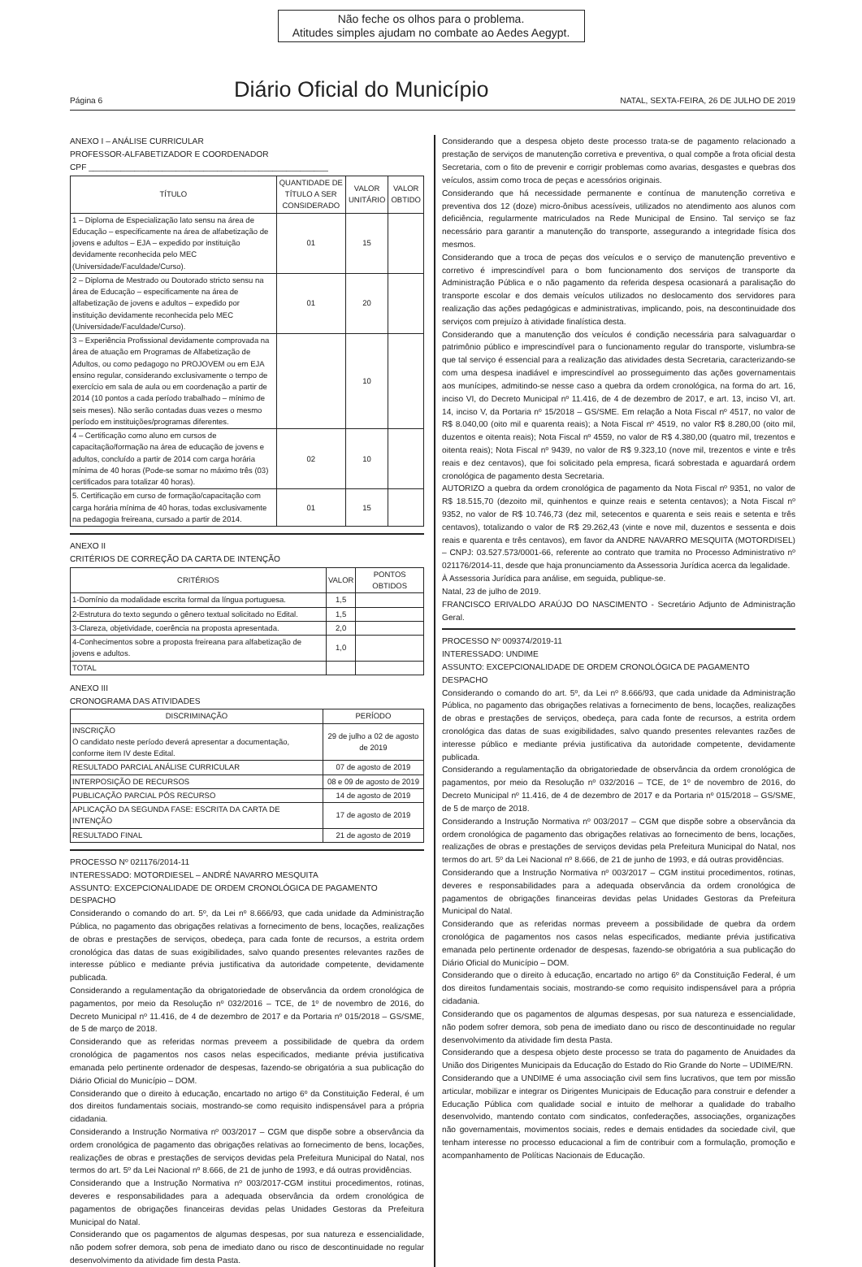Não feche os olhos para o problema.
Atitudes simples ajudam no combate ao Aedes Aegypt.
Página 6
Diário Oficial do Município
NATAL, SEXTA-FEIRA, 26 DE JULHO DE 2019
ANEXO I – ANÁLISE CURRICULAR
PROFESSOR-ALFABETIZADOR E COORDENADOR
CPF ____________________________________________________
| TÍTULO | QUANTIDADE DE TÍTULO A SER CONSIDERADO | VALOR UNITÁRIO | VALOR OBTIDO |
| --- | --- | --- | --- |
| 1 – Diploma de Especialização lato sensu na área de Educação – especificamente na área de alfabetização de jovens e adultos – EJA – expedido por instituição devidamente reconhecida pelo MEC (Universidade/Faculdade/Curso). | 01 | 15 | |
| 2 – Diploma de Mestrado ou Doutorado stricto sensu na área de Educação – especificamente na área de alfabetização de jovens e adultos – expedido por instituição devidamente reconhecida pelo MEC (Universidade/Faculdade/Curso). | 01 | 20 | |
| 3 – Experiência Profissional devidamente comprovada na área de atuação em Programas de Alfabetização de Adultos, ou como pedagogo no PROJOVEM ou em EJA ensino regular, considerando exclusivamente o tempo de exercício em sala de aula ou em coordenação a partir de 2014 (10 pontos a cada período trabalhado – mínimo de seis meses). Não serão contadas duas vezes o mesmo período em instituições/programas diferentes. | | 10 | |
| 4 – Certificação como aluno em cursos de capacitação/formação na área de educação de jovens e adultos, concluído a partir de 2014 com carga horária mínima de 40 horas (Pode-se somar no máximo três (03) certificados para totalizar 40 horas). | 02 | 10 | |
| 5. Certificação em curso de formação/capacitação com carga horária mínima de 40 horas, todas exclusivamente na pedagogia freireana, cursado a partir de 2014. | 01 | 15 | |
ANEXO II
CRITÉRIOS DE CORREÇÃO DA CARTA DE INTENÇÃO
| CRITÉRIOS | VALOR | PONTOS OBTIDOS |
| --- | --- | --- |
| 1-Domínio da modalidade escrita formal da língua portuguesa. | 1,5 | |
| 2-Estrutura do texto segundo o gênero textual solicitado no Edital. | 1,5 | |
| 3-Clareza, objetividade, coerência na proposta apresentada. | 2,0 | |
| 4-Conhecimentos sobre a proposta freireana para alfabetização de jovens e adultos. | 1,0 | |
| TOTAL | | |
ANEXO III
CRONOGRAMA DAS ATIVIDADES
| DISCRIMINAÇÃO | PERÍODO |
| --- | --- |
| INSCRIÇÃO O candidato neste período deverá apresentar a documentação, conforme item IV deste Edital. | 29 de julho a 02 de agosto de 2019 |
| RESULTADO PARCIAL ANÁLISE CURRICULAR | 07 de agosto de 2019 |
| INTERPOSIÇÃO DE RECURSOS | 08 e 09 de agosto de 2019 |
| PUBLICAÇÃO PARCIAL PÓS RECURSO | 14 de agosto de 2019 |
| APLICAÇÃO DA SEGUNDA FASE: ESCRITA DA CARTA DE INTENÇÃO | 17 de agosto de 2019 |
| RESULTADO FINAL | 21 de agosto de 2019 |
PROCESSO Nº 021176/2014-11
INTERESSADO: MOTORDIESEL – ANDRÉ NAVARRO MESQUITA
ASSUNTO: EXCEPCIONALIDADE DE ORDEM CRONOLÓGICA DE PAGAMENTO
DESPACHO
Considerando o comando do art. 5º, da Lei nº 8.666/93, que cada unidade da Administração Pública, no pagamento das obrigações relativas a fornecimento de bens, locações, realizações de obras e prestações de serviços, obedeça, para cada fonte de recursos, a estrita ordem cronológica das datas de suas exigibilidades, salvo quando presentes relevantes razões de interesse público e mediante prévia justificativa da autoridade competente, devidamente publicada.
Considerando a regulamentação da obrigatoriedade de observância da ordem cronológica de pagamentos, por meio da Resolução nº 032/2016 – TCE, de 1º de novembro de 2016, do Decreto Municipal nº 11.416, de 4 de dezembro de 2017 e da Portaria nº 015/2018 – GS/SME, de 5 de março de 2018.
Considerando que as referidas normas preveem a possibilidade de quebra da ordem cronológica de pagamentos nos casos nelas especificados, mediante prévia justificativa emanada pelo pertinente ordenador de despesas, fazendo-se obrigatória a sua publicação do Diário Oficial do Município – DOM.
Considerando que o direito à educação, encartado no artigo 6º da Constituição Federal, é um dos direitos fundamentais sociais, mostrando-se como requisito indispensável para a própria cidadania.
Considerando a Instrução Normativa nº 003/2017 – CGM que dispõe sobre a observância da ordem cronológica de pagamento das obrigações relativas ao fornecimento de bens, locações, realizações de obras e prestações de serviços devidas pela Prefeitura Municipal do Natal, nos termos do art. 5º da Lei Nacional nº 8.666, de 21 de junho de 1993, e dá outras providências.
Considerando que a Instrução Normativa nº 003/2017-CGM institui procedimentos, rotinas, deveres e responsabilidades para a adequada observância da ordem cronológica de pagamentos de obrigações financeiras devidas pelas Unidades Gestoras da Prefeitura Municipal do Natal.
Considerando que os pagamentos de algumas despesas, por sua natureza e essencialidade, não podem sofrer demora, sob pena de imediato dano ou risco de descontinuidade no regular desenvolvimento da atividade fim desta Pasta.
Considerando que a despesa objeto deste processo trata-se de pagamento relacionado a prestação de serviços de manutenção corretiva e preventiva, o qual compõe a frota oficial desta Secretaria, com o fito de prevenir e corrigir problemas como avarias, desgastes e quebras dos veículos, assim como troca de peças e acessórios originais.
Considerando que há necessidade permanente e contínua de manutenção corretiva e preventiva dos 12 (doze) micro-ônibus acessíveis, utilizados no atendimento aos alunos com deficiência, regularmente matriculados na Rede Municipal de Ensino. Tal serviço se faz necessário para garantir a manutenção do transporte, assegurando a integridade física dos mesmos.
Considerando que a troca de peças dos veículos e o serviço de manutenção preventivo e corretivo é imprescindível para o bom funcionamento dos serviços de transporte da Administração Pública e o não pagamento da referida despesa ocasionará a paralisação do transporte escolar e dos demais veículos utilizados no deslocamento dos servidores para realização das ações pedagógicas e administrativas, implicando, pois, na descontinuidade dos serviços com prejuízo à atividade finalística desta.
Considerando que a manutenção dos veículos é condição necessária para salvaguardar o patrimônio público e imprescindível para o funcionamento regular do transporte, vislumbra-se que tal serviço é essencial para a realização das atividades desta Secretaria, caracterizando-se com uma despesa inadiável e imprescindível ao prosseguimento das ações governamentais aos munícipes, admitindo-se nesse caso a quebra da ordem cronológica, na forma do art. 16, inciso VI, do Decreto Municipal nº 11.416, de 4 de dezembro de 2017, e art. 13, inciso VI, art. 14, inciso V, da Portaria nº 15/2018 – GS/SME. Em relação a Nota Fiscal nº 4517, no valor de R$ 8.040,00 (oito mil e quarenta reais); a Nota Fiscal nº 4519, no valor R$ 8.280,00 (oito mil, duzentos e oitenta reais); Nota Fiscal nº 4559, no valor de R$ 4.380,00 (quatro mil, trezentos e oitenta reais); Nota Fiscal nº 9439, no valor de R$ 9.323,10 (nove mil, trezentos e vinte e três reais e dez centavos), que foi solicitado pela empresa, ficará sobrestada e aguardará ordem cronológica de pagamento desta Secretaria.
AUTORIZO a quebra da ordem cronológica de pagamento da Nota Fiscal nº 9351, no valor de R$ 18.515,70 (dezoito mil, quinhentos e quinze reais e setenta centavos); a Nota Fiscal nº 9352, no valor de R$ 10.746,73 (dez mil, setecentos e quarenta e seis reais e setenta e três centavos), totalizando o valor de R$ 29.262,43 (vinte e nove mil, duzentos e sessenta e dois reais e quarenta e três centavos), em favor da ANDRE NAVARRO MESQUITA (MOTORDISEL) – CNPJ: 03.527.573/0001-66, referente ao contrato que tramita no Processo Administrativo nº 021176/2014-11, desde que haja pronunciamento da Assessoria Jurídica acerca da legalidade.
À Assessoria Jurídica para análise, em seguida, publique-se.
Natal, 23 de julho de 2019.
FRANCISCO ERIVALDO ARAÚJO DO NASCIMENTO - Secretário Adjunto de Administração Geral.
PROCESSO Nº 009374/2019-11
INTERESSADO: UNDIME
ASSUNTO: EXCEPCIONALIDADE DE ORDEM CRONOLÓGICA DE PAGAMENTO
DESPACHO
Considerando o comando do art. 5º, da Lei nº 8.666/93, que cada unidade da Administração Pública, no pagamento das obrigações relativas a fornecimento de bens, locações, realizações de obras e prestações de serviços, obedeça, para cada fonte de recursos, a estrita ordem cronológica das datas de suas exigibilidades, salvo quando presentes relevantes razões de interesse público e mediante prévia justificativa da autoridade competente, devidamente publicada.
Considerando a regulamentação da obrigatoriedade de observância da ordem cronológica de pagamentos, por meio da Resolução nº 032/2016 – TCE, de 1º de novembro de 2016, do Decreto Municipal nº 11.416, de 4 de dezembro de 2017 e da Portaria nº 015/2018 – GS/SME, de 5 de março de 2018.
Considerando a Instrução Normativa nº 003/2017 – CGM que dispõe sobre a observância da ordem cronológica de pagamento das obrigações relativas ao fornecimento de bens, locações, realizações de obras e prestações de serviços devidas pela Prefeitura Municipal do Natal, nos termos do art. 5º da Lei Nacional nº 8.666, de 21 de junho de 1993, e dá outras providências.
Considerando que a Instrução Normativa nº 003/2017 – CGM institui procedimentos, rotinas, deveres e responsabilidades para a adequada observância da ordem cronológica de pagamentos de obrigações financeiras devidas pelas Unidades Gestoras da Prefeitura Municipal do Natal.
Considerando que as referidas normas preveem a possibilidade de quebra da ordem cronológica de pagamentos nos casos nelas especificados, mediante prévia justificativa emanada pelo pertinente ordenador de despesas, fazendo-se obrigatória a sua publicação do Diário Oficial do Município – DOM.
Considerando que o direito à educação, encartado no artigo 6º da Constituição Federal, é um dos direitos fundamentais sociais, mostrando-se como requisito indispensável para a própria cidadania.
Considerando que os pagamentos de algumas despesas, por sua natureza e essencialidade, não podem sofrer demora, sob pena de imediato dano ou risco de descontinuidade no regular desenvolvimento da atividade fim desta Pasta.
Considerando que a despesa objeto deste processo se trata do pagamento de Anuidades da União dos Dirigentes Municipais da Educação do Estado do Rio Grande do Norte – UDIME/RN.
Considerando que a UNDIME é uma associação civil sem fins lucrativos, que tem por missão articular, mobilizar e integrar os Dirigentes Municipais de Educação para construir e defender a Educação Pública com qualidade social e intuito de melhorar a qualidade do trabalho desenvolvido, mantendo contato com sindicatos, confederações, associações, organizações não governamentais, movimentos sociais, redes e demais entidades da sociedade civil, que tenham interesse no processo educacional a fim de contribuir com a formulação, promoção e acompanhamento de Políticas Nacionais de Educação.